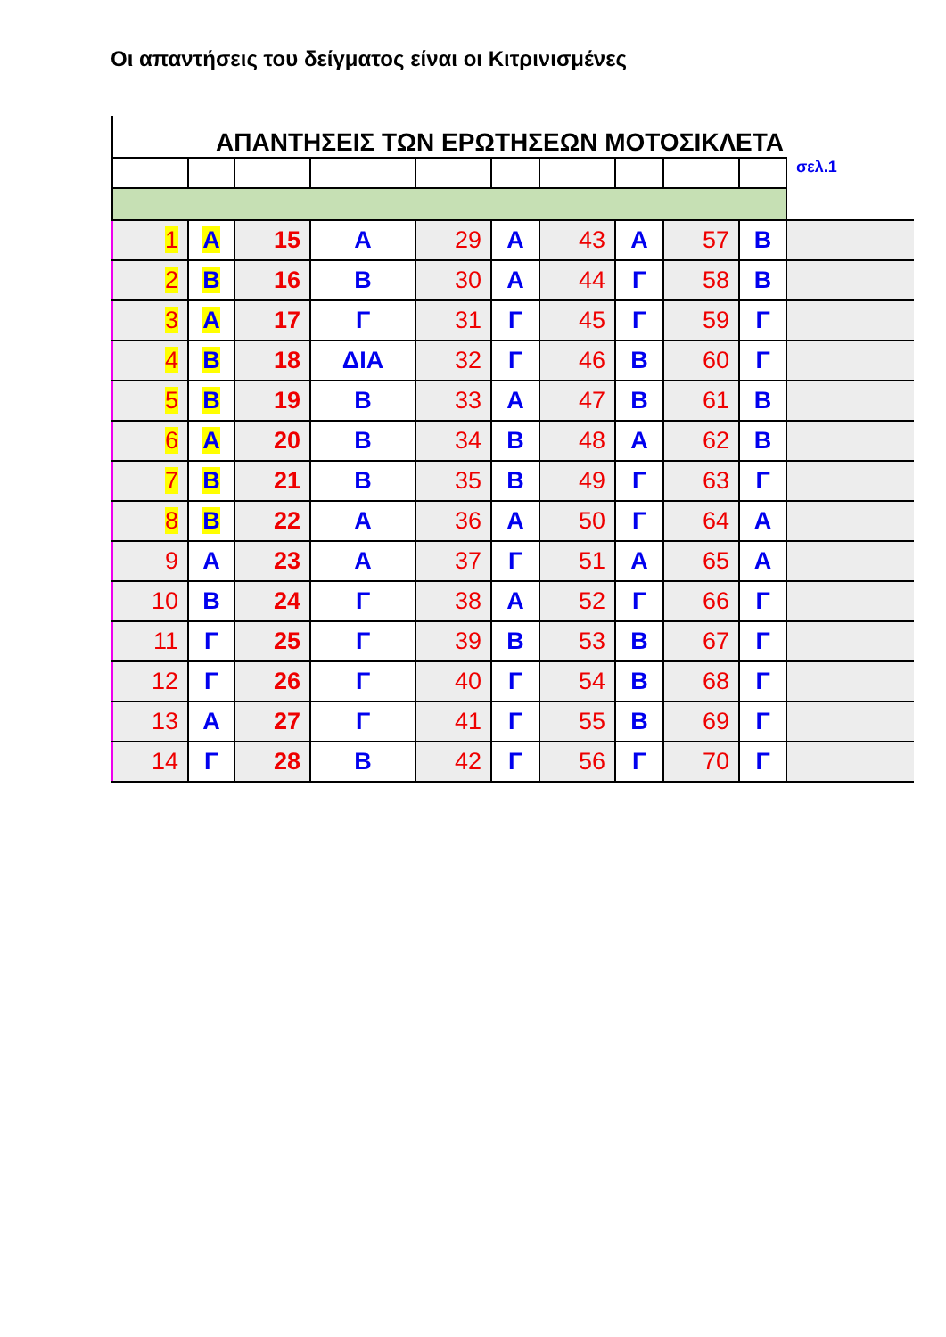Οι απαντήσεις του δείγματος είναι οι Κιτρινισμένες
ΑΠΑΝΤΗΣΕΙΣ ΤΩΝ ΕΡΩΤΗΣΕΩΝ ΜΟΤΟΣΙΚΛΕΤΑ
| | | | | | | | | | | σελ.1 |
| 1 | Α | 15 | Α | 29 | Α | 43 | Α | 57 | Β | |
| 2 | Β | 16 | Β | 30 | Α | 44 | Γ | 58 | Β | |
| 3 | Α | 17 | Γ | 31 | Γ | 45 | Γ | 59 | Γ | |
| 4 | Β | 18 | ΔΙΑ | 32 | Γ | 46 | Β | 60 | Γ | |
| 5 | Β | 19 | Β | 33 | Α | 47 | Β | 61 | Β | |
| 6 | Α | 20 | Β | 34 | Β | 48 | Α | 62 | Β | |
| 7 | Β | 21 | Β | 35 | Β | 49 | Γ | 63 | Γ | |
| 8 | Β | 22 | Α | 36 | Α | 50 | Γ | 64 | Α | |
| 9 | Α | 23 | Α | 37 | Γ | 51 | Α | 65 | Α | |
| 10 | Β | 24 | Γ | 38 | Α | 52 | Γ | 66 | Γ | |
| 11 | Γ | 25 | Γ | 39 | Β | 53 | Β | 67 | Γ | |
| 12 | Γ | 26 | Γ | 40 | Γ | 54 | Β | 68 | Γ | |
| 13 | Α | 27 | Γ | 41 | Γ | 55 | Β | 69 | Γ | |
| 14 | Γ | 28 | Β | 42 | Γ | 56 | Γ | 70 | Γ | |